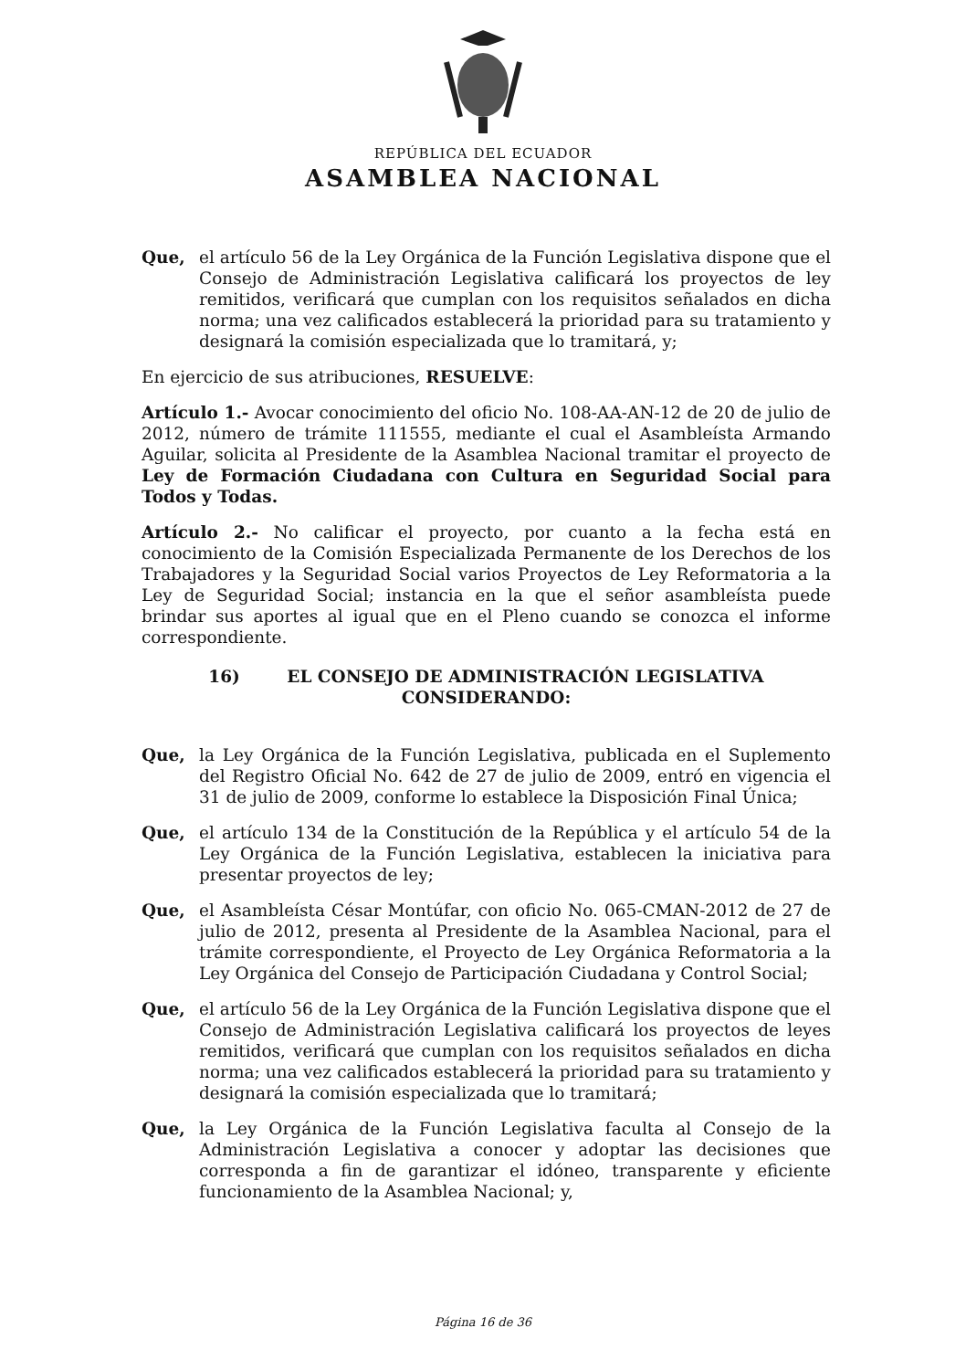REPÚBLICA DEL ECUADOR
ASAMBLEA NACIONAL
Que, el artículo 56 de la Ley Orgánica de la Función Legislativa dispone que el Consejo de Administración Legislativa calificará los proyectos de ley remitidos, verificará que cumplan con los requisitos señalados en dicha norma; una vez calificados establecerá la prioridad para su tratamiento y designará la comisión especializada que lo tramitará, y;
En ejercicio de sus atribuciones, RESUELVE:
Artículo 1.- Avocar conocimiento del oficio No. 108-AA-AN-12 de 20 de julio de 2012, número de trámite 111555, mediante el cual el Asambleísta Armando Aguilar, solicita al Presidente de la Asamblea Nacional tramitar el proyecto de Ley de Formación Ciudadana con Cultura en Seguridad Social para Todos y Todas.
Artículo 2.- No calificar el proyecto, por cuanto a la fecha está en conocimiento de la Comisión Especializada Permanente de los Derechos de los Trabajadores y la Seguridad Social varios Proyectos de Ley Reformatoria a la Ley de Seguridad Social; instancia en la que el señor asambleísta puede brindar sus aportes al igual que en el Pleno cuando se conozca el informe correspondiente.
16) EL CONSEJO DE ADMINISTRACIÓN LEGISLATIVA
CONSIDERANDO:
Que, la Ley Orgánica de la Función Legislativa, publicada en el Suplemento del Registro Oficial No. 642 de 27 de julio de 2009, entró en vigencia el 31 de julio de 2009, conforme lo establece la Disposición Final Única;
Que, el artículo 134 de la Constitución de la República y el artículo 54 de la Ley Orgánica de la Función Legislativa, establecen la iniciativa para presentar proyectos de ley;
Que, el Asambleísta César Montúfar, con oficio No. 065-CMAN-2012 de 27 de julio de 2012, presenta al Presidente de la Asamblea Nacional, para el trámite correspondiente, el Proyecto de Ley Orgánica Reformatoria a la Ley Orgánica del Consejo de Participación Ciudadana y Control Social;
Que, el artículo 56 de la Ley Orgánica de la Función Legislativa dispone que el Consejo de Administración Legislativa calificará los proyectos de leyes remitidos, verificará que cumplan con los requisitos señalados en dicha norma; una vez calificados establecerá la prioridad para su tratamiento y designará la comisión especializada que lo tramitará;
Que, la Ley Orgánica de la Función Legislativa faculta al Consejo de la Administración Legislativa a conocer y adoptar las decisiones que corresponda a fin de garantizar el idóneo, transparente y eficiente funcionamiento de la Asamblea Nacional; y,
Página 16 de 36